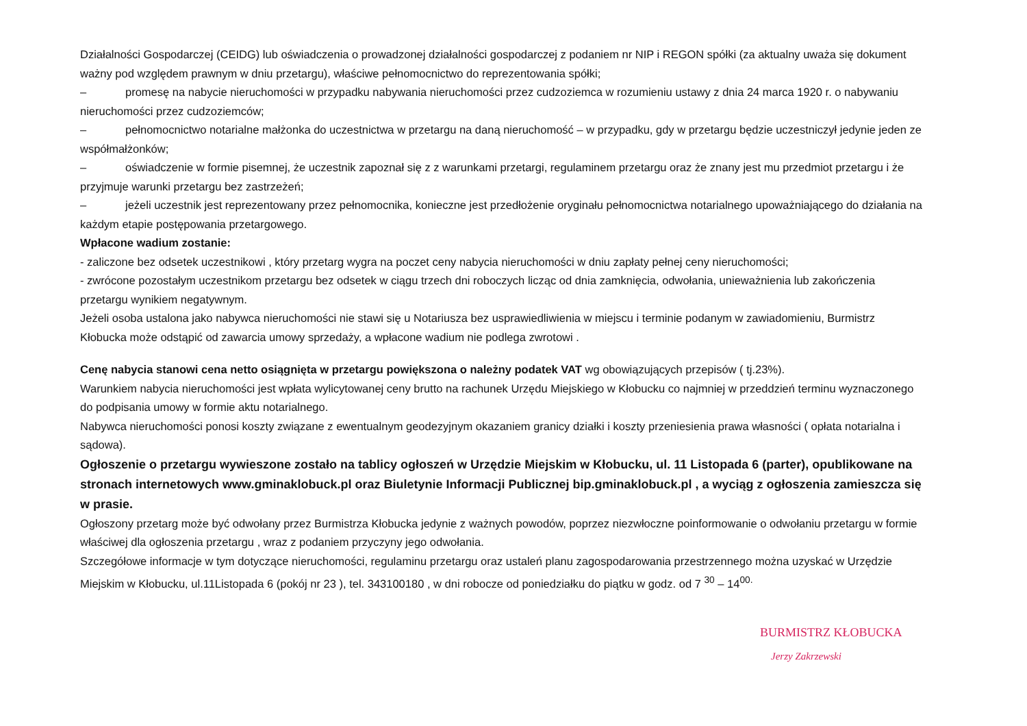Działalności Gospodarczej (CEIDG) lub oświadczenia o prowadzonej działalności gospodarczej z podaniem nr NIP i REGON spółki (za aktualny uważa się dokument ważny pod względem prawnym w dniu przetargu), właściwe pełnomocnictwo do reprezentowania spółki;
– promesę na nabycie nieruchomości w przypadku nabywania nieruchomości przez cudzoziemca w rozumieniu ustawy z dnia 24 marca 1920 r. o nabywaniu nieruchomości przez cudzoziemców;
– pełnomocnictwo notarialne małżonka do uczestnictwa w przetargu na daną nieruchomość – w przypadku, gdy w przetargu będzie uczestniczył jedynie jeden ze współmałżonków;
– oświadczenie w formie pisemnej, że uczestnik zapoznał się z z warunkami przetargi, regulaminem przetargu oraz że znany jest mu przedmiot przetargu i że przyjmuje warunki przetargu bez zastrzeżeń;
– jeżeli uczestnik jest reprezentowany przez pełnomocnika, konieczne jest przedłożenie oryginału pełnomocnictwa notarialnego upoważniającego do działania na każdym etapie postępowania przetargowego.
Wpłacone wadium zostanie:
- zaliczone bez odsetek uczestnikowi , który przetarg wygra na poczet ceny nabycia nieruchomości w dniu zapłaty pełnej ceny nieruchomości;
- zwrócone pozostałym uczestnikom przetargu bez odsetek w ciągu trzech dni roboczych licząc od dnia zamknięcia, odwołania, unieważnienia lub zakończenia przetargu wynikiem negatywnym.
Jeżeli osoba ustalona jako nabywca nieruchomości nie stawi się u Notariusza bez usprawiedliwienia w miejscu i terminie podanym w zawiadomieniu, Burmistrz Kłobucka może odstąpić od zawarcia umowy sprzedaży, a wpłacone wadium nie podlega zwrotowi .
Cenę nabycia stanowi cena netto osiągnięta w przetargu powiększona o należny podatek VAT wg obowiązujących przepisów ( tj.23%).
Warunkiem nabycia nieruchomości jest wpłata wylicytowanej ceny brutto na rachunek Urzędu Miejskiego w Kłobucku co najmniej w przeddzień terminu wyznaczonego do podpisania umowy w formie aktu notarialnego.
Nabywca nieruchomości ponosi koszty związane z ewentualnym geodezyjnym okazaniem granicy działki i koszty przeniesienia prawa własności ( opłata notarialna i sądowa).
Ogłoszenie o przetargu wywieszone zostało na tablicy ogłoszeń w Urzędzie Miejskim w Kłobucku, ul. 11 Listopada 6 (parter), opublikowane na stronach internetowych www.gminaklobuck.pl oraz Biuletynie Informacji Publicznej bip.gminaklobuck.pl , a wyciąg z ogłoszenia zamieszcza się w prasie.
Ogłoszony przetarg może być odwołany przez Burmistrza Kłobucka jedynie z ważnych powodów, poprzez niezwłoczne poinformowanie o odwołaniu przetargu w formie właściwej dla ogłoszenia przetargu , wraz z podaniem przyczyny jego odwołania.
Szczegółowe informacje w tym dotyczące nieruchomości, regulaminu przetargu oraz ustaleń planu zagospodarowania przestrzennego można uzyskać w Urzędzie Miejskim w Kłobucku, ul.11Listopada 6 (pokój nr 23 ), tel. 343100180 , w dni robocze od poniedziałku do piątku w godz. od 7 <sup>30</sup> – 14<sup>00.</sup>
BURMISTRZ KŁOBUCKA
Jerzy Zakrzewski